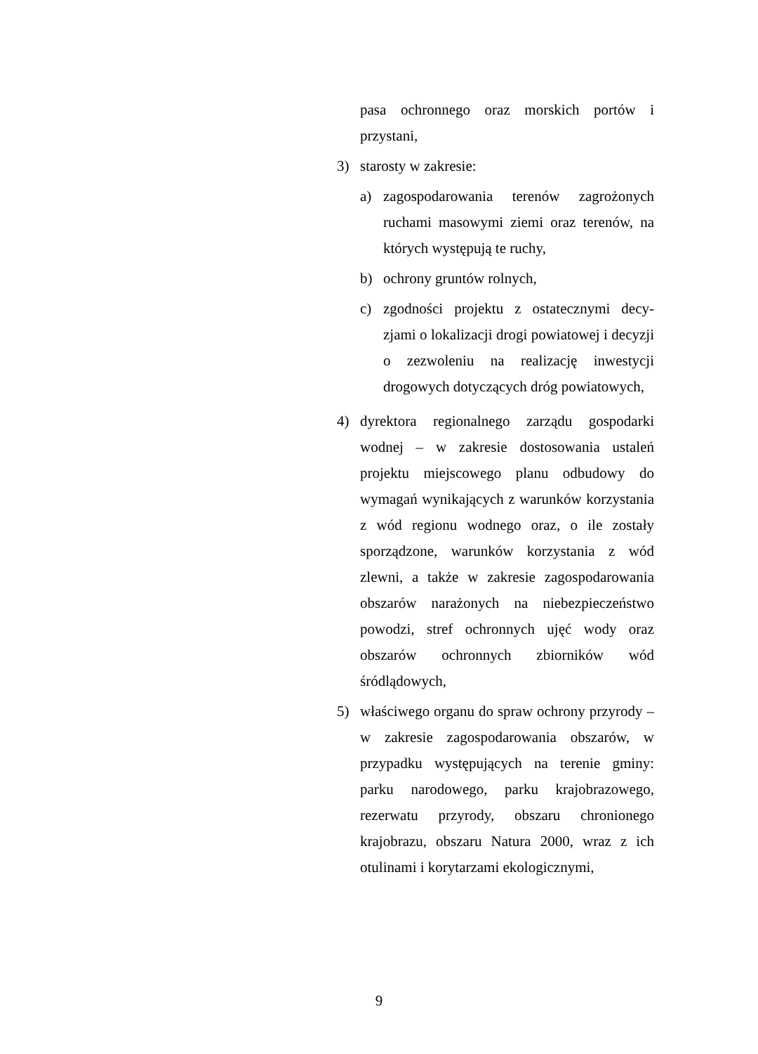pasa ochronnego oraz morskich portów i przystani,
3) starosty w zakresie:
a) zagospodarowania terenów zagrożonych ruchami masowymi ziemi oraz terenów, na których występują te ruchy,
b) ochrony gruntów rolnych,
c) zgodności projektu z ostatecznymi decy-zjami o lokalizacji drogi powiatowej i decyzji o zezwoleniu na realizację inwestycji drogowych dotyczących dróg powiatowych,
4) dyrektora regionalnego zarządu gospodarki wodnej – w zakresie dostosowania ustaleń projektu miejscowego planu odbudowy do wymagań wynikających z warunków korzystania z wód regionu wodnego oraz, o ile zostały sporządzone, warunków korzystania z wód zlewni, a także w zakresie zagospodarowania obszarów narażonych na niebezpieczeństwo powodzi, stref ochronnych ujęć wody oraz obszarów ochronnych zbiorników wód śródlądowych,
5) właściwego organu do spraw ochrony przyrody – w zakresie zagospodarowania obszarów, w przypadku występujących na terenie gminy: parku narodowego, parku krajobrazowego, rezerwatu przyrody, obszaru chronionego krajobrazu, obszaru Natura 2000, wraz z ich otulinami i korytarzami ekologicznymi,
9